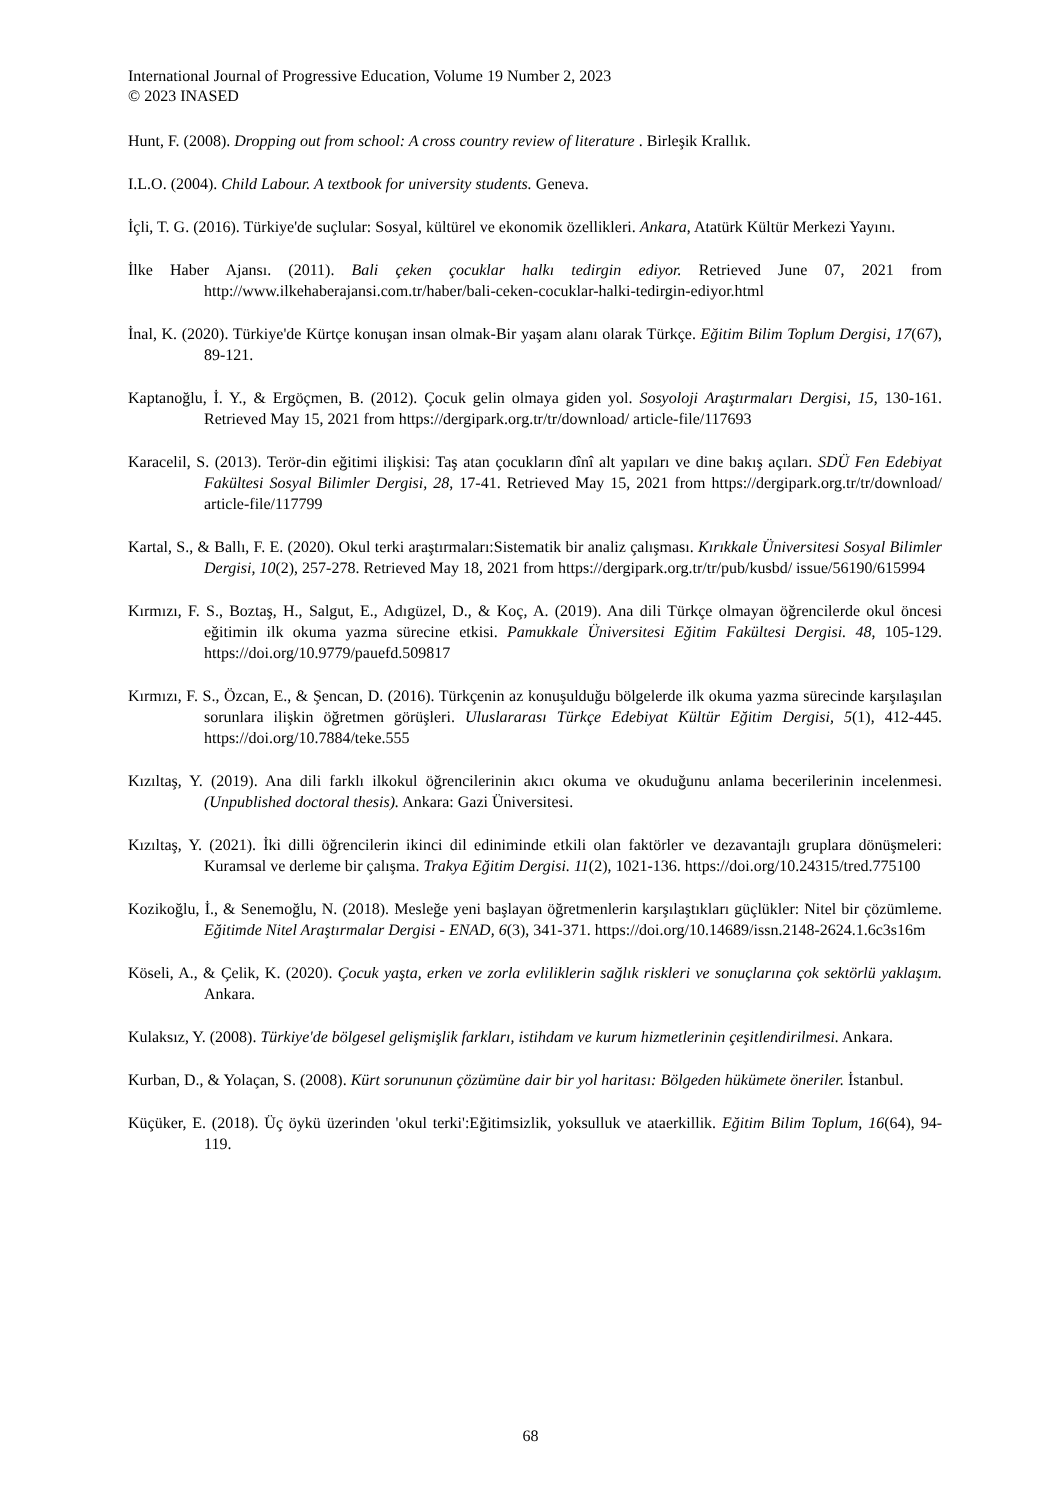International Journal of Progressive Education, Volume 19 Number 2, 2023
© 2023 INASED
Hunt, F. (2008). Dropping out from school: A cross country review of literature . Birleşik Krallık.
I.L.O. (2004). Child Labour. A textbook for university students. Geneva.
İçli, T. G. (2016). Türkiye'de suçlular: Sosyal, kültürel ve ekonomik özellikleri. Ankara, Atatürk Kültür Merkezi Yayını.
İlke Haber Ajansı. (2011). Bali çeken çocuklar halkı tedirgin ediyor. Retrieved June 07, 2021 from http://www.ilkehaberajansi.com.tr/haber/bali-ceken-cocuklar-halki-tedirgin-ediyor.html
İnal, K. (2020). Türkiye'de Kürtçe konuşan insan olmak-Bir yaşam alanı olarak Türkçe. Eğitim Bilim Toplum Dergisi, 17(67), 89-121.
Kaptanoğlu, İ. Y., & Ergöçmen, B. (2012). Çocuk gelin olmaya giden yol. Sosyoloji Araştırmaları Dergisi, 15, 130-161. Retrieved May 15, 2021 from https://dergipark.org.tr/tr/download/ article-file/117693
Karacelil, S. (2013). Terör-din eğitimi ilişkisi: Taş atan çocukların dînî alt yapıları ve dine bakış açıları. SDÜ Fen Edebiyat Fakültesi Sosyal Bilimler Dergisi, 28, 17-41. Retrieved May 15, 2021 from https://dergipark.org.tr/tr/download/ article-file/117799
Kartal, S., & Ballı, F. E. (2020). Okul terki araştırmaları:Sistematik bir analiz çalışması. Kırıkkale Üniversitesi Sosyal Bilimler Dergisi, 10(2), 257-278. Retrieved May 18, 2021 from https://dergipark.org.tr/tr/pub/kusbd/ issue/56190/615994
Kırmızı, F. S., Boztaş, H., Salgut, E., Adıgüzel, D., & Koç, A. (2019). Ana dili Türkçe olmayan öğrencilerde okul öncesi eğitimin ilk okuma yazma sürecine etkisi. Pamukkale Üniversitesi Eğitim Fakültesi Dergisi. 48, 105-129. https://doi.org/10.9779/pauefd.509817
Kırmızı, F. S., Özcan, E., & Şencan, D. (2016). Türkçenin az konuşulduğu bölgelerde ilk okuma yazma sürecinde karşılaşılan sorunlara ilişkin öğretmen görüşleri. Uluslararası Türkçe Edebiyat Kültür Eğitim Dergisi, 5(1), 412-445. https://doi.org/10.7884/teke.555
Kızıltaş, Y. (2019). Ana dili farklı ilkokul öğrencilerinin akıcı okuma ve okuduğunu anlama becerilerinin incelenmesi. (Unpublished doctoral thesis). Ankara: Gazi Üniversitesi.
Kızıltaş, Y. (2021). İki dilli öğrencilerin ikinci dil ediniminde etkili olan faktörler ve dezavantajlı gruplara dönüşmeleri: Kuramsal ve derleme bir çalışma. Trakya Eğitim Dergisi. 11(2), 1021-136. https://doi.org/10.24315/tred.775100
Kozikoğlu, İ., & Senemoğlu, N. (2018). Mesleğe yeni başlayan öğretmenlerin karşılaştıkları güçlükler: Nitel bir çözümleme. Eğitimde Nitel Araştırmalar Dergisi - ENAD, 6(3), 341-371. https://doi.org/10.14689/issn.2148-2624.1.6c3s16m
Köseli, A., & Çelik, K. (2020). Çocuk yaşta, erken ve zorla evliliklerin sağlık riskleri ve sonuçlarına çok sektörlü yaklaşım. Ankara.
Kulaksız, Y. (2008). Türkiye'de bölgesel gelişmişlik farkları, istihdam ve kurum hizmetlerinin çeşitlendirilmesi. Ankara.
Kurban, D., & Yolaçan, S. (2008). Kürt sorununun çözümüne dair bir yol haritası: Bölgeden hükümete öneriler. İstanbul.
Küçüker, E. (2018). Üç öykü üzerinden 'okul terki':Eğitimsizlik, yoksulluk ve ataerkillik. Eğitim Bilim Toplum, 16(64), 94-119.
68